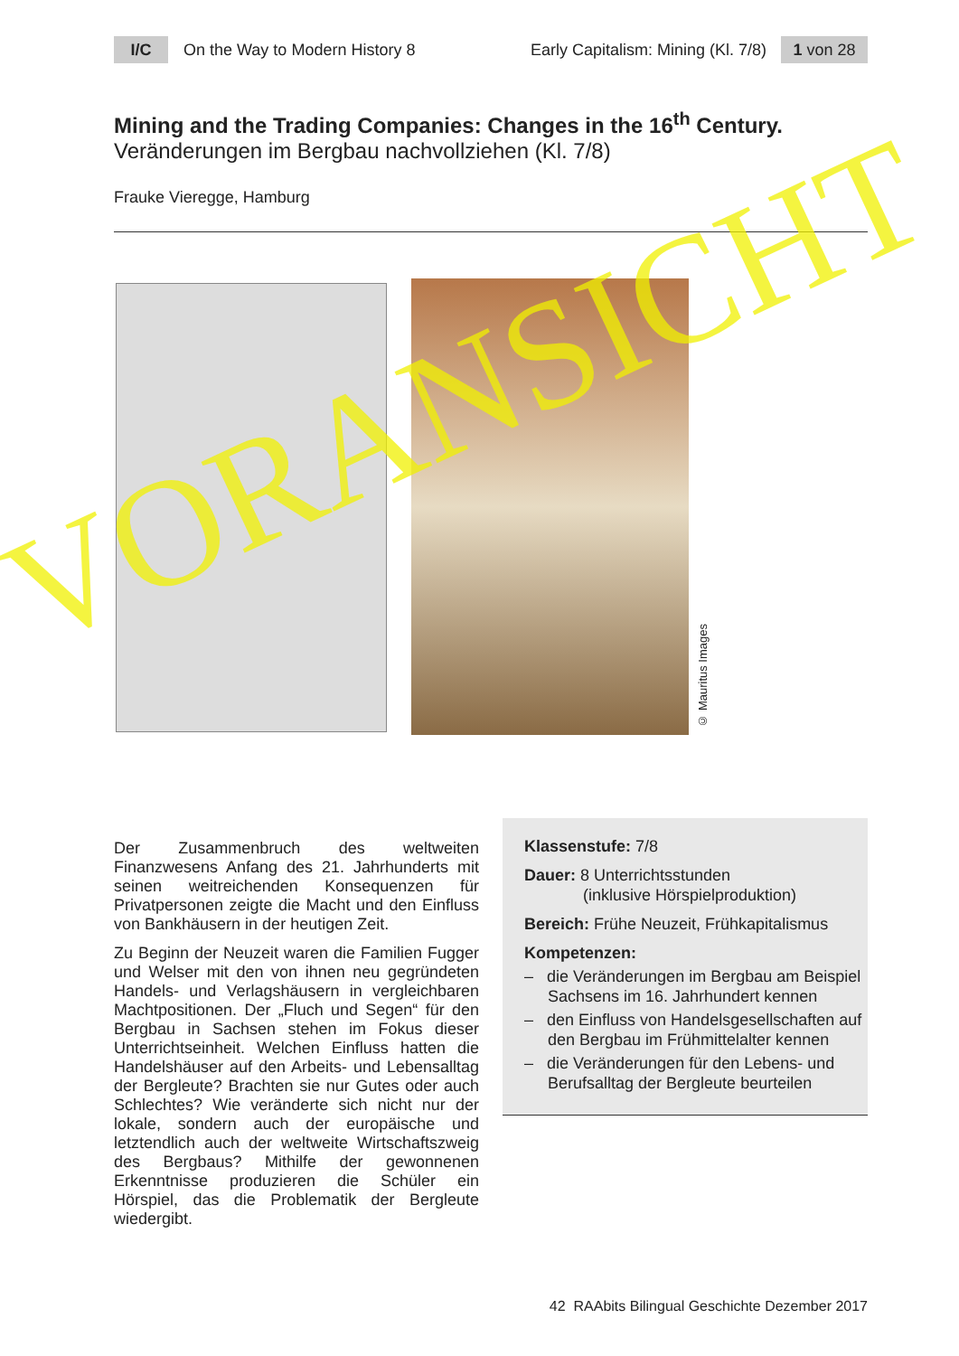I/C
On the Way to Modern History 8
Early Capitalism: Mining (Kl. 7/8)
1 von 28
Mining and the Trading Companies: Changes in the 16<sup>th</sup> Century.
Veränderungen im Bergbau nachvollziehen (Kl. 7/8)
Frauke Vieregge, Hamburg
© Mauritus Images
Der Zusammenbruch des weltweiten Finanzwesens Anfang des 21. Jahrhunderts mit seinen weitreichenden Konsequenzen für Privatpersonen zeigte die Macht und den Einfluss von Bankhäusern in der heutigen Zeit.
Zu Beginn der Neuzeit waren die Familien Fugger und Welser mit den von ihnen neu gegründeten Handels- und Verlagshäusern in vergleichbaren Machtpositionen. Der „Fluch und Segen“ für den Bergbau in Sachsen stehen im Fokus dieser Unterrichtseinheit. Welchen Einfluss hatten die Handelshäuser auf den Arbeits- und Lebensalltag der Bergleute? Brachten sie nur Gutes oder auch Schlechtes? Wie veränderte sich nicht nur der lokale, sondern auch der europäische und letztendlich auch der weltweite Wirtschaftszweig des Bergbaus? Mithilfe der gewonnenen Erkenntnisse produzieren die Schüler ein Hörspiel, das die Problematik der Bergleute wiedergibt.
Klassenstufe: 7/8
Dauer: 8 Unterrichtsstunden
(inklusive Hörspielproduktion)
Bereich: Frühe Neuzeit, Frühkapitalismus
Kompetenzen:
– die Veränderungen im Bergbau am Beispiel Sachsens im 16. Jahrhundert kennen
– den Einfluss von Handelsgesellschaften auf den Bergbau im Frühmittelalter kennen
– die Veränderungen für den Lebens- und Berufsalltag der Bergleute beurteilen
VORANSICHT
42 RAAbits Bilingual Geschichte Dezember 2017